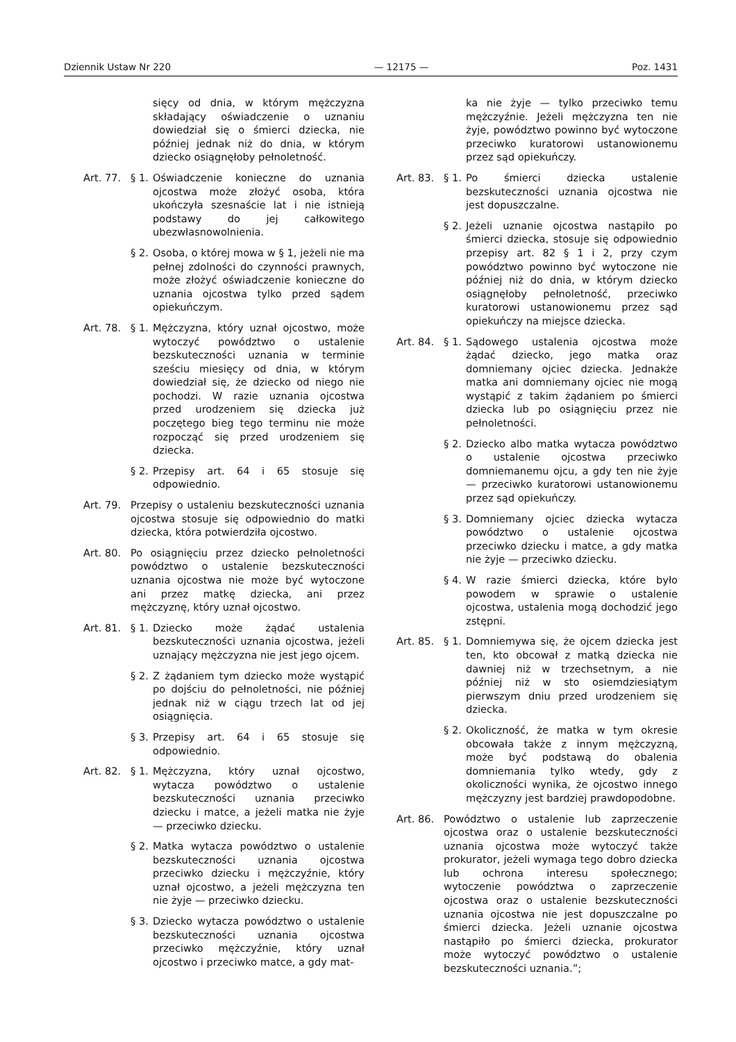Dziennik Ustaw Nr 220 — 12175 — Poz. 1431
sięcy od dnia, w którym mężczyzna składający oświadczenie o uznaniu dowiedział się o śmierci dziecka, nie później jednak niż do dnia, w którym dziecko osiągnęłoby pełnoletność.
Art. 77. § 1. Oświadczenie konieczne do uznania ojcostwa może złożyć osoba, która ukończyła szesnaście lat i nie istnieją podstawy do jej całkowitego ubezwłasnowolnienia.
§ 2. Osoba, o której mowa w § 1, jeżeli nie ma pełnej zdolności do czynności prawnych, może złożyć oświadczenie konieczne do uznania ojcostwa tylko przed sądem opiekuńczym.
Art. 78. § 1. Mężczyzna, który uznał ojcostwo, może wytoczyć powództwo o ustalenie bezskuteczności uznania w terminie sześciu miesięcy od dnia, w którym dowiedział się, że dziecko od niego nie pochodzi. W razie uznania ojcostwa przed urodzeniem się dziecka już poczętego bieg tego terminu nie może rozpocząć się przed urodzeniem się dziecka.
§ 2. Przepisy art. 64 i 65 stosuje się odpowiednio.
Art. 79. Przepisy o ustaleniu bezskuteczności uznania ojcostwa stosuje się odpowiednio do matki dziecka, która potwierdziła ojcostwo.
Art. 80. Po osiągnięciu przez dziecko pełnoletności powództwo o ustalenie bezskuteczności uznania ojcostwa nie może być wytoczone ani przez matkę dziecka, ani przez mężczyznę, który uznał ojcostwo.
Art. 81. § 1. Dziecko może żądać ustalenia bezskuteczności uznania ojcostwa, jeżeli uznający mężczyzna nie jest jego ojcem.
§ 2. Z żądaniem tym dziecko może wystąpić po dojściu do pełnoletności, nie później jednak niż w ciągu trzech lat od jej osiągnięcia.
§ 3. Przepisy art. 64 i 65 stosuje się odpowiednio.
Art. 82. § 1. Mężczyzna, który uznał ojcostwo, wytacza powództwo o ustalenie bezskuteczności uznania przeciwko dziecku i matce, a jeżeli matka nie żyje — przeciwko dziecku.
§ 2. Matka wytacza powództwo o ustalenie bezskuteczności uznania ojcostwa przeciwko dziecku i mężczyźnie, który uznał ojcostwo, a jeżeli mężczyzna ten nie żyje — przeciwko dziecku.
§ 3. Dziecko wytacza powództwo o ustalenie bezskuteczności uznania ojcostwa przeciwko mężczyźnie, który uznał ojcostwo i przeciwko matce, a gdy mat-
ka nie żyje — tylko przeciwko temu mężczyźnie. Jeżeli mężczyzna ten nie żyje, powództwo powinno być wytoczone przeciwko kuratorowi ustanowionemu przez sąd opiekuńczy.
Art. 83. § 1. Po śmierci dziecka ustalenie bezskuteczności uznania ojcostwa nie jest dopuszczalne.
§ 2. Jeżeli uznanie ojcostwa nastąpiło po śmierci dziecka, stosuje się odpowiednio przepisy art. 82 § 1 i 2, przy czym powództwo powinno być wytoczone nie później niż do dnia, w którym dziecko osiągnęłoby pełnoletność, przeciwko kuratorowi ustanowionemu przez sąd opiekuńczy na miejsce dziecka.
Art. 84. § 1. Sądowego ustalenia ojcostwa może żądać dziecko, jego matka oraz domniemany ojciec dziecka. Jednakże matka ani domniemany ojciec nie mogą wystąpić z takim żądaniem po śmierci dziecka lub po osiągnięciu przez nie pełnoletności.
§ 2. Dziecko albo matka wytacza powództwo o ustalenie ojcostwa przeciwko domniemanemu ojcu, a gdy ten nie żyje — przeciwko kuratorowi ustanowionemu przez sąd opiekuńczy.
§ 3. Domniemany ojciec dziecka wytacza powództwo o ustalenie ojcostwa przeciwko dziecku i matce, a gdy matka nie żyje — przeciwko dziecku.
§ 4. W razie śmierci dziecka, które było powodem w sprawie o ustalenie ojcostwa, ustalenia mogą dochodzić jego zstępni.
Art. 85. § 1. Domniemywa się, że ojcem dziecka jest ten, kto obcował z matką dziecka nie dawniej niż w trzechsetnym, a nie później niż w sto osiemdziesiątym pierwszym dniu przed urodzeniem się dziecka.
§ 2. Okoliczność, że matka w tym okresie obcowała także z innym mężczyzną, może być podstawą do obalenia domniemania tylko wtedy, gdy z okoliczności wynika, że ojcostwo innego mężczyzny jest bardziej prawdopodobne.
Art. 86. Powództwo o ustalenie lub zaprzeczenie ojcostwa oraz o ustalenie bezskuteczności uznania ojcostwa może wytoczyć także prokurator, jeżeli wymaga tego dobro dziecka lub ochrona interesu społecznego; wytoczenie powództwa o zaprzeczenie ojcostwa oraz o ustalenie bezskuteczności uznania ojcostwa nie jest dopuszczalne po śmierci dziecka. Jeżeli uznanie ojcostwa nastąpiło po śmierci dziecka, prokurator może wytoczyć powództwo o ustalenie bezskuteczności uznania.”;